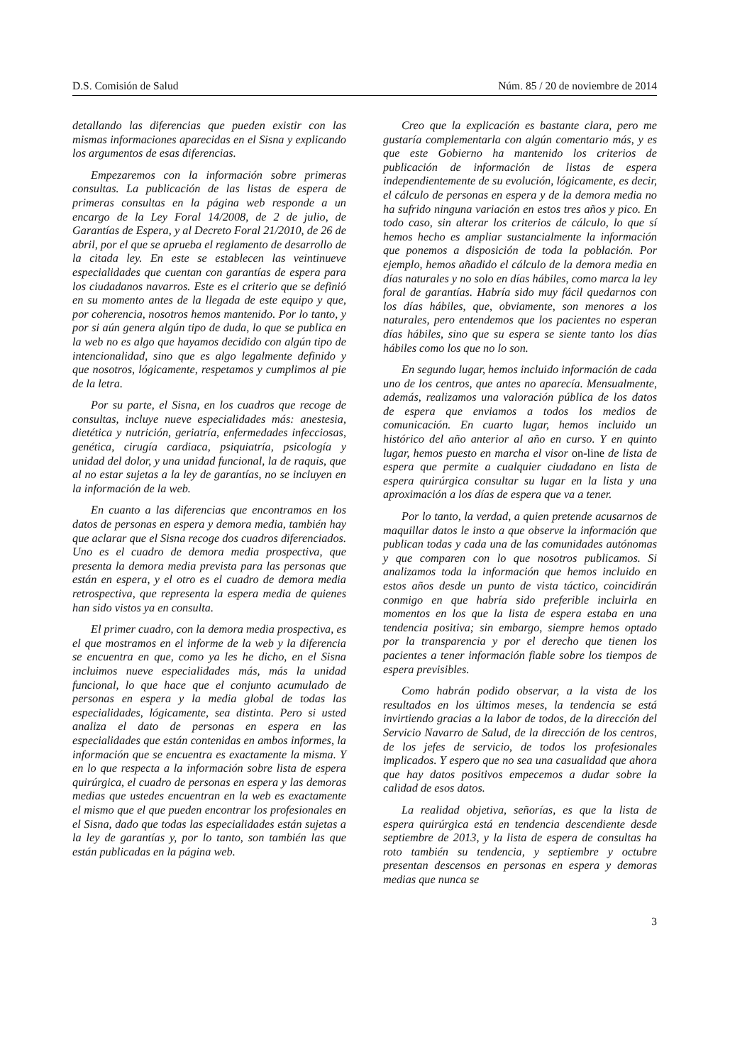D.S. Comisión de Salud Núm. 85 / 20 de noviembre de 2014
detallando las diferencias que pueden existir con las mismas informaciones aparecidas en el Sisna y explicando los argumentos de esas diferencias.
Empezaremos con la información sobre primeras consultas. La publicación de las listas de espera de primeras consultas en la página web responde a un encargo de la Ley Foral 14/2008, de 2 de julio, de Garantías de Espera, y al Decreto Foral 21/2010, de 26 de abril, por el que se aprueba el reglamento de desarrollo de la citada ley. En este se establecen las veintinueve especialidades que cuentan con garantías de espera para los ciudadanos navarros. Este es el criterio que se definió en su momento antes de la llegada de este equipo y que, por coherencia, nosotros hemos mantenido. Por lo tanto, y por si aún genera algún tipo de duda, lo que se publica en la web no es algo que hayamos decidido con algún tipo de intencionalidad, sino que es algo legalmente definido y que nosotros, lógicamente, respetamos y cumplimos al pie de la letra.
Por su parte, el Sisna, en los cuadros que recoge de consultas, incluye nueve especialidades más: anestesia, dietética y nutrición, geriatría, enfermedades infecciosas, genética, cirugía cardiaca, psiquiatría, psicología y unidad del dolor, y una unidad funcional, la de raquis, que al no estar sujetas a la ley de garantías, no se incluyen en la información de la web.
En cuanto a las diferencias que encontramos en los datos de personas en espera y demora media, también hay que aclarar que el Sisna recoge dos cuadros diferenciados. Uno es el cuadro de demora media prospectiva, que presenta la demora media prevista para las personas que están en espera, y el otro es el cuadro de demora media retrospectiva, que representa la espera media de quienes han sido vistos ya en consulta.
El primer cuadro, con la demora media prospectiva, es el que mostramos en el informe de la web y la diferencia se encuentra en que, como ya les he dicho, en el Sisna incluimos nueve especialidades más, más la unidad funcional, lo que hace que el conjunto acumulado de personas en espera y la media global de todas las especialidades, lógicamente, sea distinta. Pero si usted analiza el dato de personas en espera en las especialidades que están contenidas en ambos informes, la información que se encuentra es exactamente la misma. Y en lo que respecta a la información sobre lista de espera quirúrgica, el cuadro de personas en espera y las demoras medias que ustedes encuentran en la web es exactamente el mismo que el que pueden encontrar los profesionales en el Sisna, dado que todas las especialidades están sujetas a la ley de garantías y, por lo tanto, son también las que están publicadas en la página web.
Creo que la explicación es bastante clara, pero me gustaría complementarla con algún comentario más, y es que este Gobierno ha mantenido los criterios de publicación de información de listas de espera independientemente de su evolución, lógicamente, es decir, el cálculo de personas en espera y de la demora media no ha sufrido ninguna variación en estos tres años y pico. En todo caso, sin alterar los criterios de cálculo, lo que sí hemos hecho es ampliar sustancialmente la información que ponemos a disposición de toda la población. Por ejemplo, hemos añadido el cálculo de la demora media en días naturales y no solo en días hábiles, como marca la ley foral de garantías. Habría sido muy fácil quedarnos con los días hábiles, que, obviamente, son menores a los naturales, pero entendemos que los pacientes no esperan días hábiles, sino que su espera se siente tanto los días hábiles como los que no lo son.
En segundo lugar, hemos incluido información de cada uno de los centros, que antes no aparecía. Mensualmente, además, realizamos una valoración pública de los datos de espera que enviamos a todos los medios de comunicación. En cuarto lugar, hemos incluido un histórico del año anterior al año en curso. Y en quinto lugar, hemos puesto en marcha el visor on-line de lista de espera que permite a cualquier ciudadano en lista de espera quirúrgica consultar su lugar en la lista y una aproximación a los días de espera que va a tener.
Por lo tanto, la verdad, a quien pretende acusarnos de maquillar datos le insto a que observe la información que publican todas y cada una de las comunidades autónomas y que comparen con lo que nosotros publicamos. Si analizamos toda la información que hemos incluido en estos años desde un punto de vista táctico, coincidirán conmigo en que habría sido preferible incluirla en momentos en los que la lista de espera estaba en una tendencia positiva; sin embargo, siempre hemos optado por la transparencia y por el derecho que tienen los pacientes a tener información fiable sobre los tiempos de espera previsibles.
Como habrán podido observar, a la vista de los resultados en los últimos meses, la tendencia se está invirtiendo gracias a la labor de todos, de la dirección del Servicio Navarro de Salud, de la dirección de los centros, de los jefes de servicio, de todos los profesionales implicados. Y espero que no sea una casualidad que ahora que hay datos positivos empecemos a dudar sobre la calidad de esos datos.
La realidad objetiva, señorías, es que la lista de espera quirúrgica está en tendencia descendiente desde septiembre de 2013, y la lista de espera de consultas ha roto también su tendencia, y septiembre y octubre presentan descensos en personas en espera y demoras medias que nunca se
3